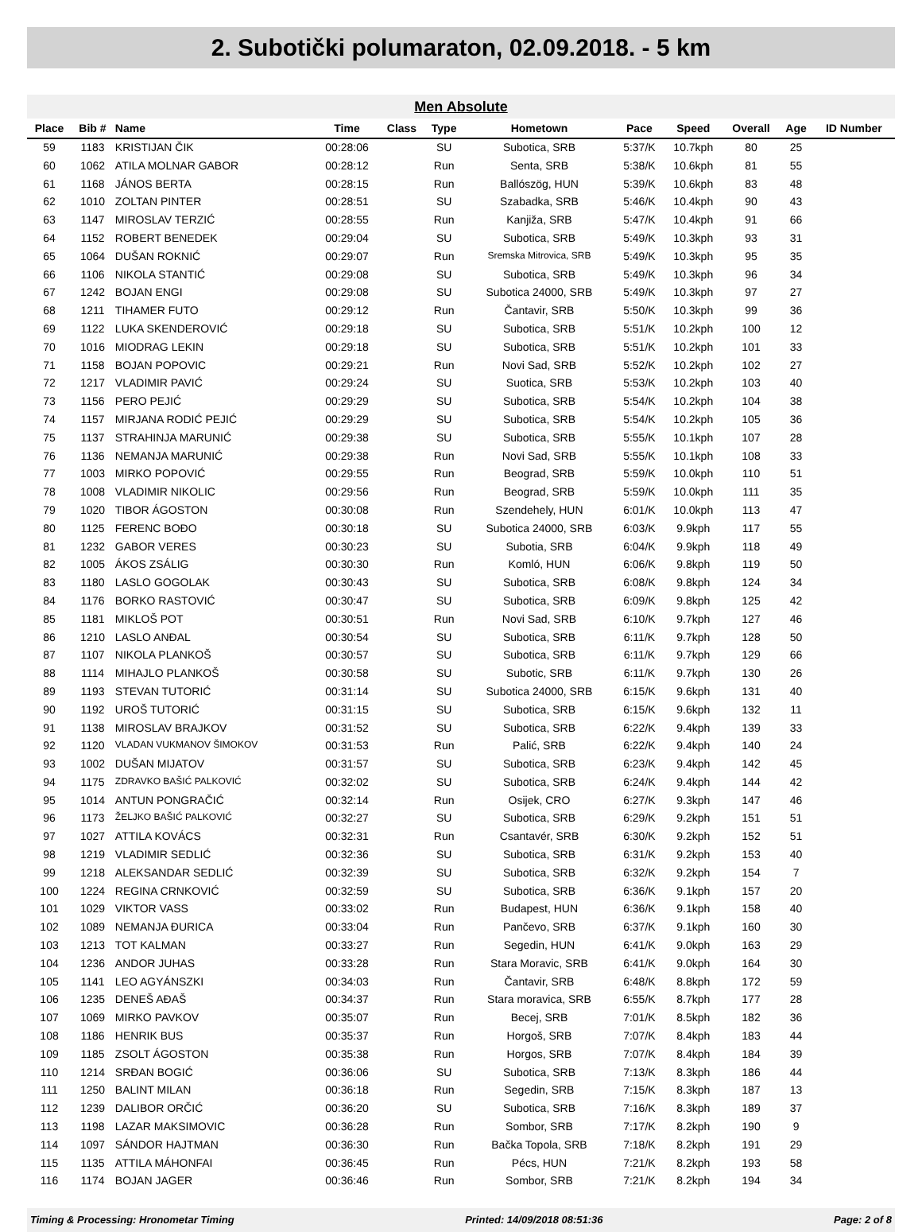2. Subotički polumaraton, 02.09.2018. - 5 km
Men Absolute
| Place | Bib # | Name | Time | Class | Type | Hometown | Pace | Speed | Overall | Age | ID Number |
| --- | --- | --- | --- | --- | --- | --- | --- | --- | --- | --- | --- |
| 59 | 1183 | KRISTIJAN ČIK | 00:28:06 | | SU | Subotica, SRB | 5:37/K | 10.7kph | 80 | 25 | |
| 60 | 1062 | ATILA MOLNAR GABOR | 00:28:12 | | Run | Senta, SRB | 5:38/K | 10.6kph | 81 | 55 | |
| 61 | 1168 | JÁNOS BERTA | 00:28:15 | | Run | Ballószög, HUN | 5:39/K | 10.6kph | 83 | 48 | |
| 62 | 1010 | ZOLTAN PINTER | 00:28:51 | | SU | Szabadka, SRB | 5:46/K | 10.4kph | 90 | 43 | |
| 63 | 1147 | MIROSLAV TERZIĆ | 00:28:55 | | Run | Kanjiža, SRB | 5:47/K | 10.4kph | 91 | 66 | |
| 64 | 1152 | ROBERT BENEDEK | 00:29:04 | | SU | Subotica, SRB | 5:49/K | 10.3kph | 93 | 31 | |
| 65 | 1064 | DUŠAN ROKNIĆ | 00:29:07 | | Run | Sremska Mitrovica, SRB | 5:49/K | 10.3kph | 95 | 35 | |
| 66 | 1106 | NIKOLA STANTIĆ | 00:29:08 | | SU | Subotica, SRB | 5:49/K | 10.3kph | 96 | 34 | |
| 67 | 1242 | BOJAN ENGI | 00:29:08 | | SU | Subotica 24000, SRB | 5:49/K | 10.3kph | 97 | 27 | |
| 68 | 1211 | TIHAMER FUTO | 00:29:12 | | Run | Čantavir, SRB | 5:50/K | 10.3kph | 99 | 36 | |
| 69 | 1122 | LUKA SKENDEROVIĆ | 00:29:18 | | SU | Subotica, SRB | 5:51/K | 10.2kph | 100 | 12 | |
| 70 | 1016 | MIODRAG LEKIN | 00:29:18 | | SU | Subotica, SRB | 5:51/K | 10.2kph | 101 | 33 | |
| 71 | 1158 | BOJAN POPOVIC | 00:29:21 | | Run | Novi Sad, SRB | 5:52/K | 10.2kph | 102 | 27 | |
| 72 | 1217 | VLADIMIR PAVIĆ | 00:29:24 | | SU | Suotica, SRB | 5:53/K | 10.2kph | 103 | 40 | |
| 73 | 1156 | PERO PEJIĆ | 00:29:29 | | SU | Subotica, SRB | 5:54/K | 10.2kph | 104 | 38 | |
| 74 | 1157 | MIRJANA RODIĆ PEJIĆ | 00:29:29 | | SU | Subotica, SRB | 5:54/K | 10.2kph | 105 | 36 | |
| 75 | 1137 | STRAHINJA MARUNIĆ | 00:29:38 | | SU | Subotica, SRB | 5:55/K | 10.1kph | 107 | 28 | |
| 76 | 1136 | NEMANJA MARUNIĆ | 00:29:38 | | Run | Novi Sad, SRB | 5:55/K | 10.1kph | 108 | 33 | |
| 77 | 1003 | MIRKO POPOVIĆ | 00:29:55 | | Run | Beograd, SRB | 5:59/K | 10.0kph | 110 | 51 | |
| 78 | 1008 | VLADIMIR NIKOLIC | 00:29:56 | | Run | Beograd, SRB | 5:59/K | 10.0kph | 111 | 35 | |
| 79 | 1020 | TIBOR ÁGOSTON | 00:30:08 | | Run | Szendehely, HUN | 6:01/K | 10.0kph | 113 | 47 | |
| 80 | 1125 | FERENC BOĐO | 00:30:18 | | SU | Subotica 24000, SRB | 6:03/K | 9.9kph | 117 | 55 | |
| 81 | 1232 | GABOR VERES | 00:30:23 | | SU | Subotia, SRB | 6:04/K | 9.9kph | 118 | 49 | |
| 82 | 1005 | ÁKOS ZSÁLIG | 00:30:30 | | Run | Komló, HUN | 6:06/K | 9.8kph | 119 | 50 | |
| 83 | 1180 | LASLO GOGOLAK | 00:30:43 | | SU | Subotica, SRB | 6:08/K | 9.8kph | 124 | 34 | |
| 84 | 1176 | BORKO RASTOVIĆ | 00:30:47 | | SU | Subotica, SRB | 6:09/K | 9.8kph | 125 | 42 | |
| 85 | 1181 | MIKLOŠ POT | 00:30:51 | | Run | Novi Sad, SRB | 6:10/K | 9.7kph | 127 | 46 | |
| 86 | 1210 | LASLO ANĐAL | 00:30:54 | | SU | Subotica, SRB | 6:11/K | 9.7kph | 128 | 50 | |
| 87 | 1107 | NIKOLA PLANKOŠ | 00:30:57 | | SU | Subotica, SRB | 6:11/K | 9.7kph | 129 | 66 | |
| 88 | 1114 | MIHAJLO PLANKOŠ | 00:30:58 | | SU | Subotic, SRB | 6:11/K | 9.7kph | 130 | 26 | |
| 89 | 1193 | STEVAN TUTORIĆ | 00:31:14 | | SU | Subotica 24000, SRB | 6:15/K | 9.6kph | 131 | 40 | |
| 90 | 1192 | UROŠ TUTORIĆ | 00:31:15 | | SU | Subotica, SRB | 6:15/K | 9.6kph | 132 | 11 | |
| 91 | 1138 | MIROSLAV BRAJKOV | 00:31:52 | | SU | Subotica, SRB | 6:22/K | 9.4kph | 139 | 33 | |
| 92 | 1120 | VLADAN VUKMANOV ŠIMOKOV | 00:31:53 | | Run | Palić, SRB | 6:22/K | 9.4kph | 140 | 24 | |
| 93 | 1002 | DUŠAN MIJATOV | 00:31:57 | | SU | Subotica, SRB | 6:23/K | 9.4kph | 142 | 45 | |
| 94 | 1175 | ZDRAVKO BAŠIĆ PALKOVIĆ | 00:32:02 | | SU | Subotica, SRB | 6:24/K | 9.4kph | 144 | 42 | |
| 95 | 1014 | ANTUN PONGRAČIĆ | 00:32:14 | | Run | Osijek, CRO | 6:27/K | 9.3kph | 147 | 46 | |
| 96 | 1173 | ŽELJKO BAŠIĆ PALKOVIĆ | 00:32:27 | | SU | Subotica, SRB | 6:29/K | 9.2kph | 151 | 51 | |
| 97 | 1027 | ATTILA KOVÁCS | 00:32:31 | | Run | Csantavér, SRB | 6:30/K | 9.2kph | 152 | 51 | |
| 98 | 1219 | VLADIMIR SEDLIĆ | 00:32:36 | | SU | Subotica, SRB | 6:31/K | 9.2kph | 153 | 40 | |
| 99 | 1218 | ALEKSANDAR SEDLIĆ | 00:32:39 | | SU | Subotica, SRB | 6:32/K | 9.2kph | 154 | 7 | |
| 100 | 1224 | REGINA CRNKOVIĆ | 00:32:59 | | SU | Subotica, SRB | 6:36/K | 9.1kph | 157 | 20 | |
| 101 | 1029 | VIKTOR VASS | 00:33:02 | | Run | Budapest, HUN | 6:36/K | 9.1kph | 158 | 40 | |
| 102 | 1089 | NEMANJA ĐURICA | 00:33:04 | | Run | Pančevo, SRB | 6:37/K | 9.1kph | 160 | 30 | |
| 103 | 1213 | TOT KALMAN | 00:33:27 | | Run | Segedin, HUN | 6:41/K | 9.0kph | 163 | 29 | |
| 104 | 1236 | ANDOR JUHAS | 00:33:28 | | Run | Stara Moravic, SRB | 6:41/K | 9.0kph | 164 | 30 | |
| 105 | 1141 | LEO AGYÁNSZKI | 00:34:03 | | Run | Čantavir, SRB | 6:48/K | 8.8kph | 172 | 59 | |
| 106 | 1235 | DENEŠ AĐAŠ | 00:34:37 | | Run | Stara moravica, SRB | 6:55/K | 8.7kph | 177 | 28 | |
| 107 | 1069 | MIRKO PAVKOV | 00:35:07 | | Run | Becej, SRB | 7:01/K | 8.5kph | 182 | 36 | |
| 108 | 1186 | HENRIK BUS | 00:35:37 | | Run | Horgoš, SRB | 7:07/K | 8.4kph | 183 | 44 | |
| 109 | 1185 | ZSOLT ÁGOSTON | 00:35:38 | | Run | Horgos, SRB | 7:07/K | 8.4kph | 184 | 39 | |
| 110 | 1214 | SRĐAN BOGIĆ | 00:36:06 | | SU | Subotica, SRB | 7:13/K | 8.3kph | 186 | 44 | |
| 111 | 1250 | BALINT MILAN | 00:36:18 | | Run | Segedin, SRB | 7:15/K | 8.3kph | 187 | 13 | |
| 112 | 1239 | DALIBOR ORČIĆ | 00:36:20 | | SU | Subotica, SRB | 7:16/K | 8.3kph | 189 | 37 | |
| 113 | 1198 | LAZAR MAKSIMOVIC | 00:36:28 | | Run | Sombor, SRB | 7:17/K | 8.2kph | 190 | 9 | |
| 114 | 1097 | SÁNDOR HAJTMAN | 00:36:30 | | Run | Bačka Topola, SRB | 7:18/K | 8.2kph | 191 | 29 | |
| 115 | 1135 | ATTILA MÁHONFAI | 00:36:45 | | Run | Pécs, HUN | 7:21/K | 8.2kph | 193 | 58 | |
| 116 | 1174 | BOJAN JAGER | 00:36:46 | | Run | Sombor, SRB | 7:21/K | 8.2kph | 194 | 34 | |
Timing & Processing: Hronometar Timing Printed: 14/09/2018 08:51:36 Page: 2 of 8